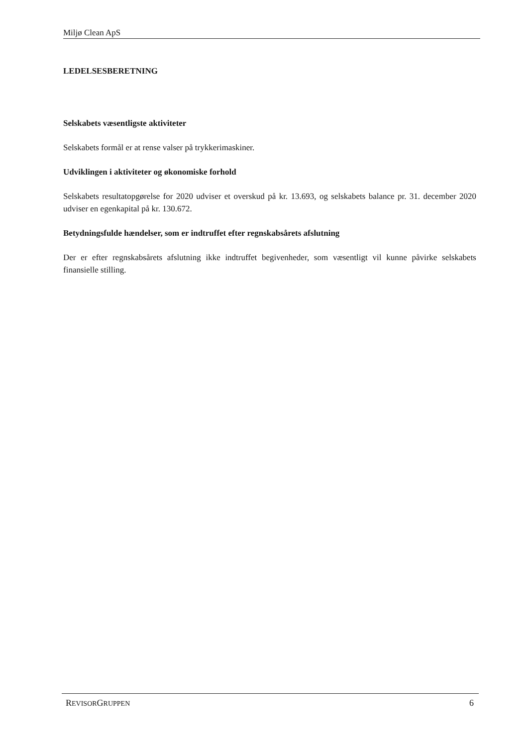Miljø Clean ApS
LEDELSESBERETNING
Selskabets væsentligste aktiviteter
Selskabets formål er at rense valser på trykkerimaskiner.
Udviklingen i aktiviteter og økonomiske forhold
Selskabets resultatopgørelse for 2020 udviser et overskud på kr. 13.693, og selskabets balance pr. 31. december 2020 udviser en egenkapital på kr. 130.672.
Betydningsfulde hændelser, som er indtruffet efter regnskabsårets afslutning
Der er efter regnskabsårets afslutning ikke indtruffet begivenheder, som væsentligt vil kunne påvirke selskabets finansielle stilling.
REVISORGRUPPEN 6